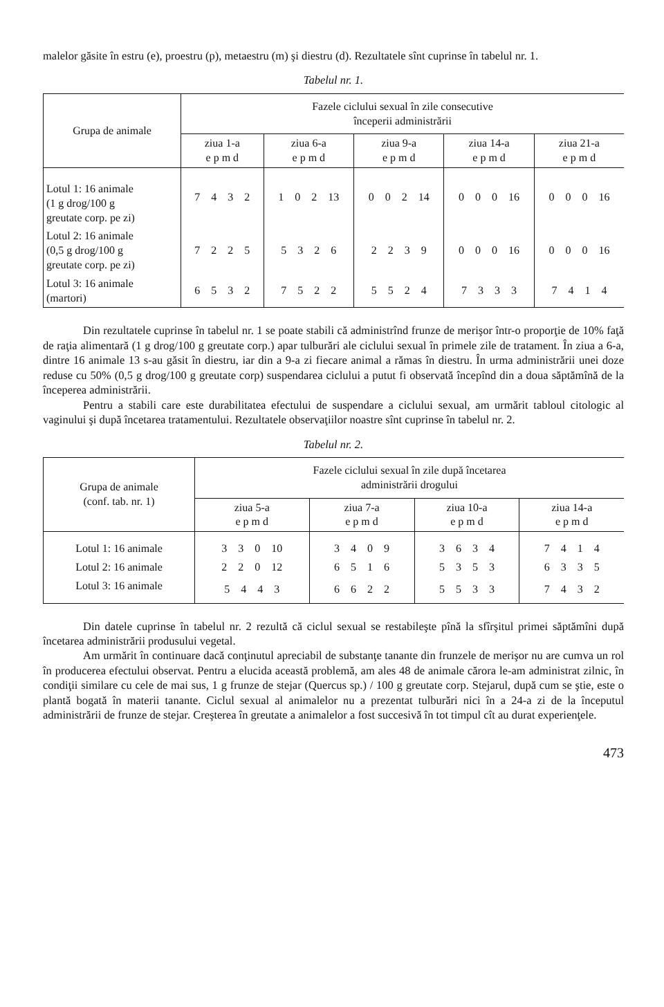malelor găsite în estru (e), proestru (p), metaestru (m) şi diestru (d). Rezultatele sînt cuprinse în tabelul nr. 1.
Tabelul nr. 1.
| Grupa de animale | Fazele ciclului sexual în zile consecutive începerii administrării | | | | |
| --- | --- | --- | --- | --- | --- |
| | ziua 1-a e p m d | ziua 6-a e p m d | ziua 9-a e p m d | ziua 14-a e p m d | ziua 21-a e p m d |
| Lotul 1: 16 animale (1 g drog/100 g greutate corp. pe zi) | 7 4 3 2 | 1 0 2 13 | 0 0 2 14 | 0 0 0 16 | 0 0 0 16 |
| Lotul 2: 16 animale (0,5 g drog/100 g greutate corp. pe zi) | 7 2 2 5 | 5 3 2 6 | 2 2 3 9 | 0 0 0 16 | 0 0 0 16 |
| Lotul 3: 16 animale (martori) | 6 5 3 2 | 7 5 2 2 | 5 5 2 4 | 7 3 3 3 | 7 4 1 4 |
Din rezultatele cuprinse în tabelul nr. 1 se poate stabili că administrînd frunze de merişor într-o proporţie de 10% faţă de raţia alimentară (1 g drog/100 g greutate corp.) apar tulburări ale ciclului sexual în primele zile de tratament. În ziua a 6-a, dintre 16 animale 13 s-au găsit în diestru, iar din a 9-a zi fiecare animal a rămas în diestru. În urma administrării unei doze reduse cu 50% (0,5 g drog/100 g greutate corp) suspendarea ciclului a putut fi observată începînd din a doua săptămînă de la începerea administrării.
Pentru a stabili care este durabilitatea efectului de suspendare a ciclului sexual, am urmărit tabloul citologic al vaginului şi după încetarea tratamentului. Rezultatele observaţiilor noastre sînt cuprinse în tabelul nr. 2.
Tabelul nr. 2.
| Grupa de animale (conf. tab. nr. 1) | Fazele ciclului sexual în zile după încetarea administrării drogului | | | |
| --- | --- | --- | --- | --- |
| | ziua 5-a e p m d | ziua 7-a e p m d | ziua 10-a e p m d | ziua 14-a e p m d |
| Lotul 1: 16 animale | 3 3 0 10 | 3 4 0 9 | 3 6 3 4 | 7 4 1 4 |
| Lotul 2: 16 animale | 2 2 0 12 | 6 5 1 6 | 5 3 5 3 | 6 3 3 5 |
| Lotul 3: 16 animale | 5 4 4 3 | 6 6 2 2 | 5 5 3 3 | 7 4 3 2 |
Din datele cuprinse în tabelul nr. 2 rezultă că ciclul sexual se restabileşte pînă la sfîrşitul primei săptămîni după încetarea administrării produsului vegetal.
Am urmărit în continuare dacă conţinutul apreciabil de substanţe tanante din frunzele de merişor nu are cumva un rol în producerea efectului observat. Pentru a elucida această problemă, am ales 48 de animale cărora le-am administrat zilnic, în condiţii similare cu cele de mai sus, 1 g frunze de stejar (Quercus sp.) / 100 g greutate corp. Stejarul, după cum se ştie, este o plantă bogată în materii tanante. Ciclul sexual al animalelor nu a prezentat tulburări nici în a 24-a zi de la începutul administrării de frunze de stejar. Creşterea în greutate a animalelor a fost succesivă în tot timpul cît au durat experienţele.
473